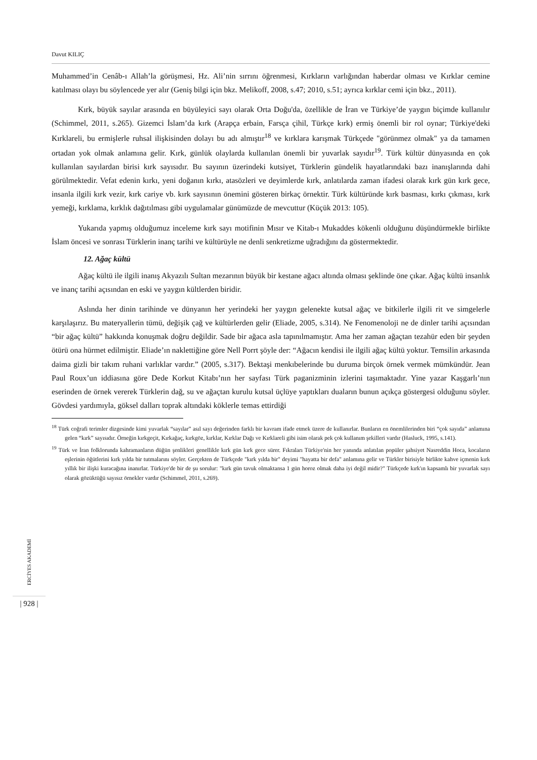Davut KILIÇ
Muhammed’in Cenâb-ı Allah’la görüşmesi, Hz. Ali’nin sırrını öğrenmesi, Kırkların varlığından haberdar olması ve Kırklar cemine katılması olayı bu söylencede yer alır (Geniş bilgi için bkz. Melikoff, 2008, s.47; 2010, s.51; ayrıca kırklar cemi için bkz., 2011).
Kırk, büyük sayılar arasında en büyüleyici sayı olarak Orta Doğu'da, özellikle de İran ve Türkiye’de yaygın biçimde kullanılır (Schimmel, 2011, s.265). Gizemci İslam’da kırk (Arapça erbain, Farsça çihil, Türkçe kırk) ermiş önemli bir rol oynar; Türkiye'deki Kırklareli, bu ermişlerle ruhsal ilişkisinden dolayı bu adı almıştır<sup>18</sup> ve kırklara karışmak Türkçede "görünmez olmak" ya da tamamen ortadan yok olmak anlamına gelir. Kırk, günlük olaylarda kullanılan önemli bir yuvarlak sayıdır<sup>19</sup>. Türk kültür dünyasında en çok kullanılan sayılardan birisi kırk sayısıdır. Bu sayının üzerindeki kutsiyet, Türklerin gündelik hayatlarındaki bazı inanışlarında dahi görülmektedir. Vefat edenin kırkı, yeni doğanın kırkı, atasözleri ve deyimlerde kırk, anlatılarda zaman ifadesi olarak kırk gün kırk gece, insanla ilgili kırk vezir, kırk cariye vb. kırk sayısının önemini gösteren birkaç örnektir. Türk kültüründe kırk basması, kırkı çıkması, kırk yemeği, kırklama, kırklık dağıtılması gibi uygulamalar günümüzde de mevcuttur (Küçük 2013: 105).
Yukarıda yapmış olduğumuz inceleme kırk sayı motifinin Mısır ve Kitab-ı Mukaddes kökenli olduğunu düşündürmekle birlikte İslam öncesi ve sonrası Türklerin inanç tarihi ve kültürüyle ne denli senkretizme uğradığını da göstermektedir.
12. Ağaç kültü
Ağaç kültü ile ilgili inanış Akyazılı Sultan mezarının büyük bir kestane ağacı altında olması şeklinde öne çıkar. Ağaç kültü insanlık ve inanç tarihi açısından en eski ve yaygın kültlerden biridir.
Aslında her dinin tarihinde ve dünyanın her yerindeki her yaygın gelenekte kutsal ağaç ve bitkilerle ilgili rit ve simgelerle karşılaşırız. Bu materyallerin tümü, değişik çağ ve kültürlerden gelir (Eliade, 2005, s.314). Ne Fenomenoloji ne de dinler tarihi açısından “bir ağaç kültü” hakkında konuşmak doğru değildir. Sade bir ağaca asla tapınılmamıştır. Ama her zaman ağaçtan tezahür eden bir şeyden ötürü ona hürmet edilmiştir. Eliade’ın naklettiğine göre Nell Porrt şöyle der: “Ağacın kendisi ile ilgili ağaç kültü yoktur. Temsilin arkasında daima gizli bir takım ruhani varlıklar vardır.” (2005, s.317). Bektaşi menkıbelerinde bu duruma birçok örnek vermek mümkündür. Jean Paul Roux’un iddiasına göre Dede Korkut Kitabı’nın her sayfası Türk paganizminin izlerini taşımaktadır. Yine yazar Kaşgarlı’nın eserinden de örnek vererek Türklerin dağ, su ve ağaçtan kurulu kutsal üçlüye yaptıkları duaların bunun açıkça göstergesi olduğunu söyler. Gövdesi yardımıyla, göksel dalları toprak altındaki köklerle temas ettirdiği
<sup>18</sup> Türk coğrafi terimler dizgesinde kimi yuvarlak “sayılar” asıl sayı değerinden farklı bir kavram ifade etmek üzere de kullanırlar. Bunların en önemlilerinden biri “çok sayıda” anlamına gelen “kırk” sayısıdır. Örneğin kırkgeçit, Kırkağaç, kırkgöz, kırklar, Kırklar Dağı ve Kırklareli gibi isim olarak pek çok kullanım şekilleri vardır (Hasluck, 1995, s.141).
<sup>19</sup> Türk ve İran folklorunda kahramanların düğün şenlikleri genellikle kırk gün kırk gece sürer. Fıkraları Türkiye'nin her yanında anlatılan popüler şahsiyet Nasreddin Hoca, kocaların eşlerinin öğütlerini kırk yılda bir tutmalarını söyler. Gerçekten de Türkçede "kırk yılda bir" deyimi "hayatta bir defa" anlamına gelir ve Türkler birisiyle birlikte kahve içmenin kırk yıllık bir ilişki kuracağına inanırlar. Türkiye'de bir de şu sorulur: "kırk gün tavuk olmaktansa 1 gün horoz olmak daha iyi değil midir?" Türkçede kırk'ın kapsamlı bir yuvarlak sayı olarak gözüktüğü sayısız örnekler vardır (Schimmel, 2011, s.269).
ERCİYES AKADEMİ
| 928 |